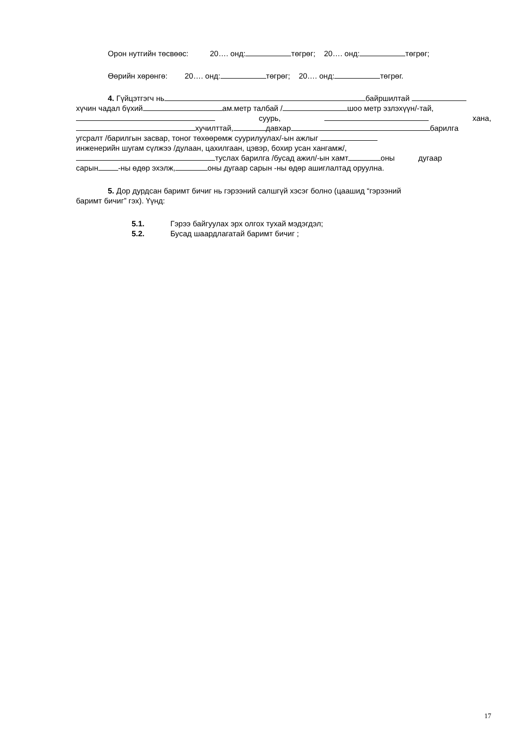Орон нутгийн төсвөөс: 20…. онд: төгрөг; 20…. онд: төгрөг;
Өөрийн хөрөнгө: 20…. онд: төгрөг; 20…. онд: төгрөг.
4. Гүйцэтгэгч нь байршилтай
хүчин чадал бүхий ам.метр талбай / шоо метр эзлэхүүн/-тай,
суурь, хана,
хучилттай, давхар барилга
угсралт /барилгын засвар, тоног төхөөрөмж суурилуулах/-ын ажлыг
инженерийн шугам сүлжээ /дулаан, цахилгаан, цэвэр, бохир усан хангамж/,
туслах барилга /бусад ажил/-ын хамт оны дугаар
сарын -ны өдөр эхэлж, оны дугаар сарын -ны өдөр ашиглалтад оруулна.
5. Дор дурдсан баримт бичиг нь гэрээний салшгүй хэсэг болно (цаашид “гэрээний
баримт бичиг” гэх). Үүнд:
5.1. Гэрээ байгуулах эрх олгох тухай мэдэгдэл;
5.2. Бусад шаардлагатай баримт бичиг ;
17